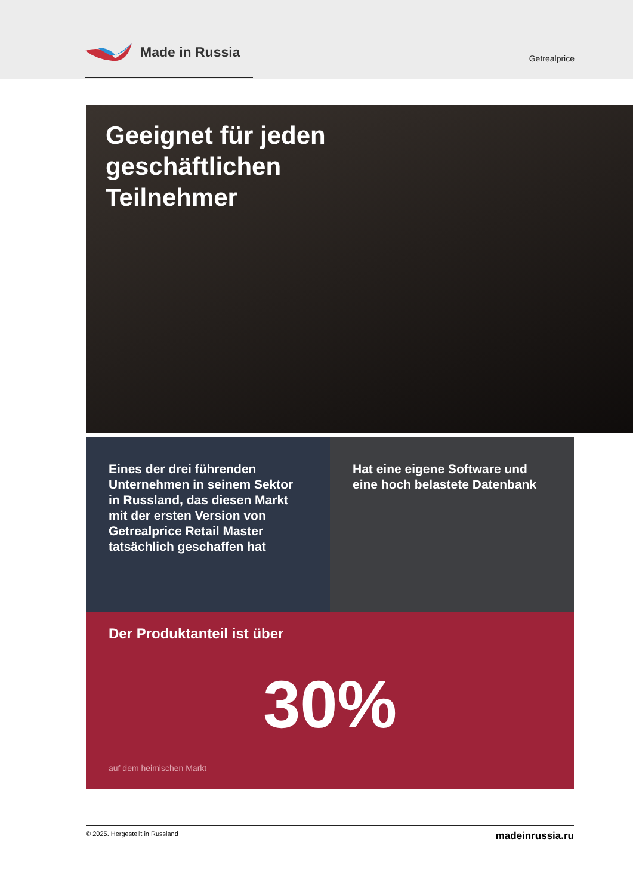Made in Russia
Getrealprice
Geeignet für jeden geschäftlichen Teilnehmer
Eines der drei führenden Unternehmen in seinem Sektor in Russland, das diesen Markt mit der ersten Version von Getrealprice Retail Master tatsächlich geschaffen hat
Hat eine eigene Software und eine hoch belastete Datenbank
Der Produktanteil ist über
30%
auf dem heimischen Markt
© 2025. Hergestellt in Russland madeinrussia.ru